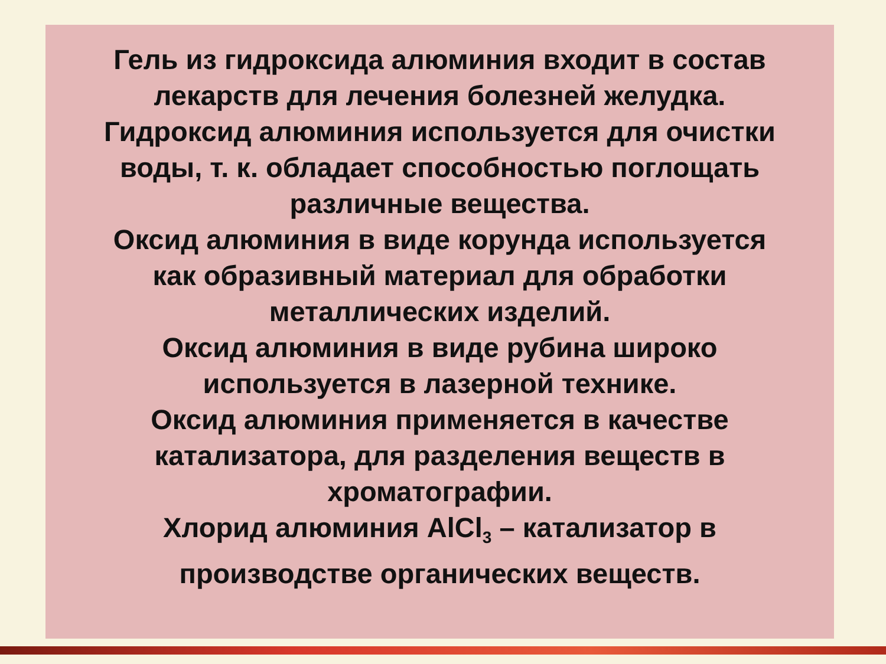Гель из гидроксида алюминия входит в состав
лекарств для лечения болезней желудка.
Гидроксид алюминия используется для очистки
воды, т. к. обладает способностью поглощать
различные вещества.
Оксид алюминия в виде корунда используется
как образивный материал для обработки
металлических изделий.
Оксид алюминия в виде рубина широко
используется в лазерной технике.
Оксид алюминия применяется в качестве
катализатора, для разделения веществ в
хроматографии.
Хлорид алюминия AlCl<sub>3</sub> – катализатор в
производстве органических веществ.